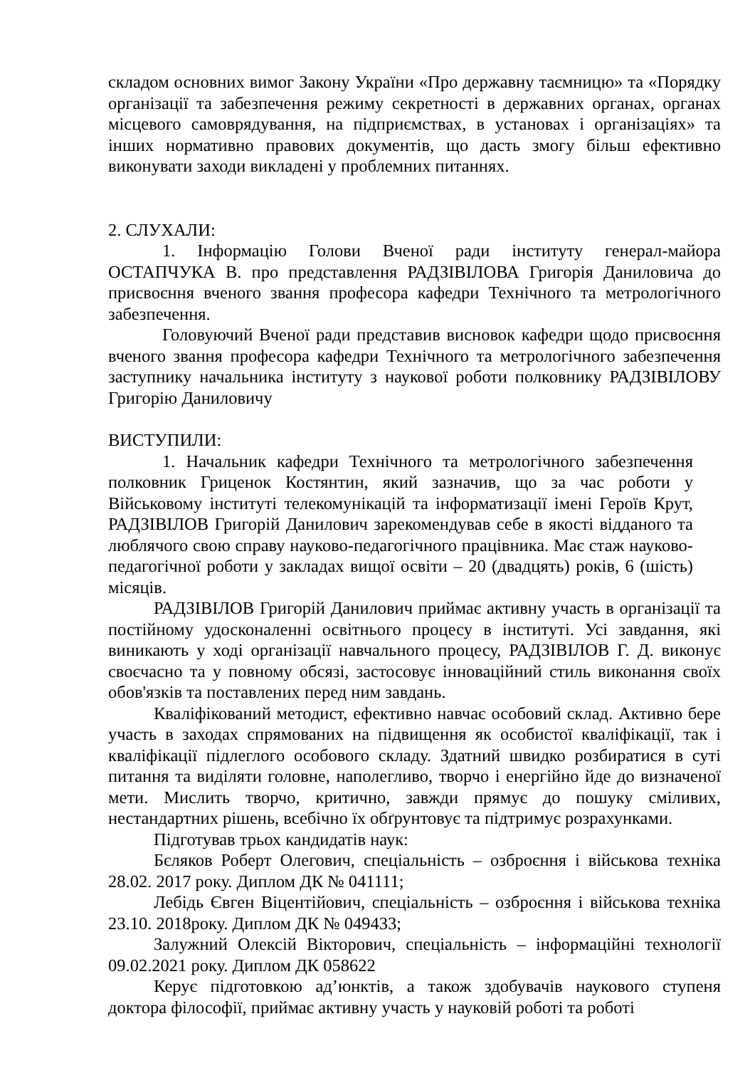складом основних вимог Закону України «Про державну таємницю» та «Порядку організації та забезпечення режиму секретності в державних органах, органах місцевого самоврядування, на підприємствах, в установах і організаціях» та інших нормативно правових документів, що дасть змогу більш ефективно виконувати заходи викладені у проблемних питаннях.
2. СЛУХАЛИ:
1. Інформацію Голови Вченої ради інституту генерал-майора ОСТАПЧУКА В. про представлення РАДЗІВІЛОВА Григорія Даниловича до присвоєння вченого звання професора кафедри Технічного та метрологічного забезпечення.
Головуючий Вченої ради представив висновок кафедри щодо присвоєння вченого звання професора кафедри Технічного та метрологічного забезпечення заступнику начальника інституту з наукової роботи полковнику РАДЗІВІЛОВУ Григорію Даниловичу
ВИСТУПИЛИ:
1. Начальник кафедри Технічного та метрологічного забезпечення полковник Гриценок Костянтин, який зазначив, що за час роботи у Військовому інституті телекомунікацій та інформатизації імені Героїв Крут, РАДЗІВІЛОВ Григорій Данилович зарекомендував себе в якості відданого та люблячого свою справу науково-педагогічного працівника. Має стаж науково-педагогічної роботи у закладах вищої освіти – 20 (двадцять) років, 6 (шість) місяців.
РАДЗІВІЛОВ Григорій Данилович приймає активну участь в організації та постійному удосконаленні освітнього процесу в інституті. Усі завдання, які виникають у ході організації навчального процесу, РАДЗІВІЛОВ Г. Д. виконує своєчасно та у повному обсязі, застосовує інноваційний стиль виконання своїх обов'язків та поставлених перед ним завдань.
Кваліфікований методист, ефективно навчає особовий склад. Активно бере участь в заходах спрямованих на підвищення як особистої кваліфікації, так і кваліфікації підлеглого особового складу. Здатний швидко розбиратися в суті питання та виділяти головне, наполегливо, творчо і енергійно йде до визначеної мети. Мислить творчо, критично, завжди прямує до пошуку сміливих, нестандартних рішень, всебічно їх обґрунтовує та підтримує розрахунками.
Підготував трьох кандидатів наук:
Бєляков Роберт Олегович, спеціальність – озброєння і військова техніка 28.02. 2017 року. Диплом ДК № 041111;
Лебідь Євген Віцентійович, спеціальність – озброєння і військова техніка 23.10. 2018року. Диплом ДК № 049433;
Залужний Олексій Вікторович, спеціальність – інформаційні технології 09.02.2021 року. Диплом ДК 058622
Керує підготовкою ад’юнктів, а також здобувачів наукового ступеня доктора філософії, приймає активну участь у науковій роботі та роботі